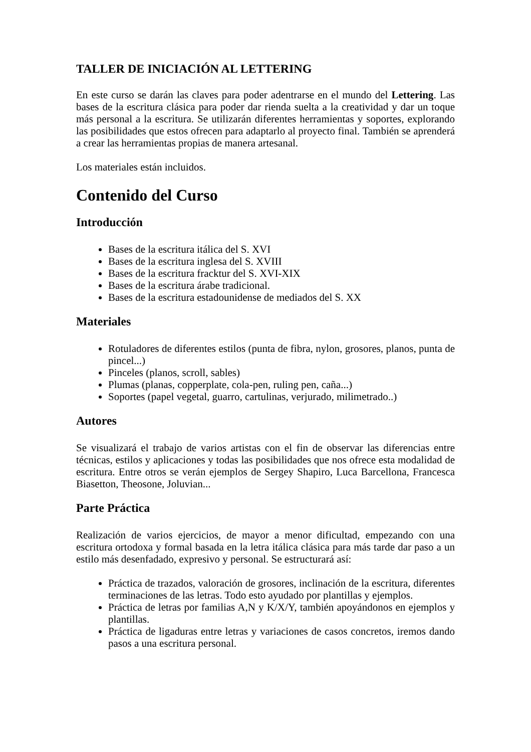TALLER DE INICIACIÓN AL LETTERING
En este curso se darán las claves para poder adentrarse en el mundo del Lettering. Las bases de la escritura clásica para poder dar rienda suelta a la creatividad y dar un toque más personal a la escritura. Se utilizarán diferentes herramientas y soportes, explorando las posibilidades que estos ofrecen para adaptarlo al proyecto final. También se aprenderá a crear las herramientas propias de manera artesanal.
Los materiales están incluidos.
Contenido del Curso
Introducción
Bases de la escritura itálica del S. XVI
Bases de la escritura inglesa del S. XVIII
Bases de la escritura fracktur del S. XVI-XIX
Bases de la escritura árabe tradicional.
Bases de la escritura estadounidense de mediados del S. XX
Materiales
Rotuladores de diferentes estilos (punta de fibra, nylon, grosores, planos, punta de pincel...)
Pinceles (planos, scroll, sables)
Plumas (planas, copperplate, cola-pen, ruling pen, caña...)
Soportes (papel vegetal, guarro, cartulinas, verjurado, milimetrado..)
Autores
Se visualizará el trabajo de varios artistas con el fin de observar las diferencias entre técnicas, estilos y aplicaciones y todas las posibilidades que nos ofrece esta modalidad de escritura. Entre otros se verán ejemplos de Sergey Shapiro, Luca Barcellona, Francesca Biasetton, Theosone, Joluvian...
Parte Práctica
Realización de varios ejercicios, de mayor a menor dificultad, empezando con una escritura ortodoxa y formal basada en la letra itálica clásica para más tarde dar paso a un estilo más desenfadado, expresivo y personal. Se estructurará así:
Práctica de trazados, valoración de grosores, inclinación de la escritura, diferentes terminaciones de las letras. Todo esto ayudado por plantillas y ejemplos.
Práctica de letras por familias A,N y K/X/Y, también apoyándonos en ejemplos y plantillas.
Práctica de ligaduras entre letras y variaciones de casos concretos, iremos dando pasos a una escritura personal.